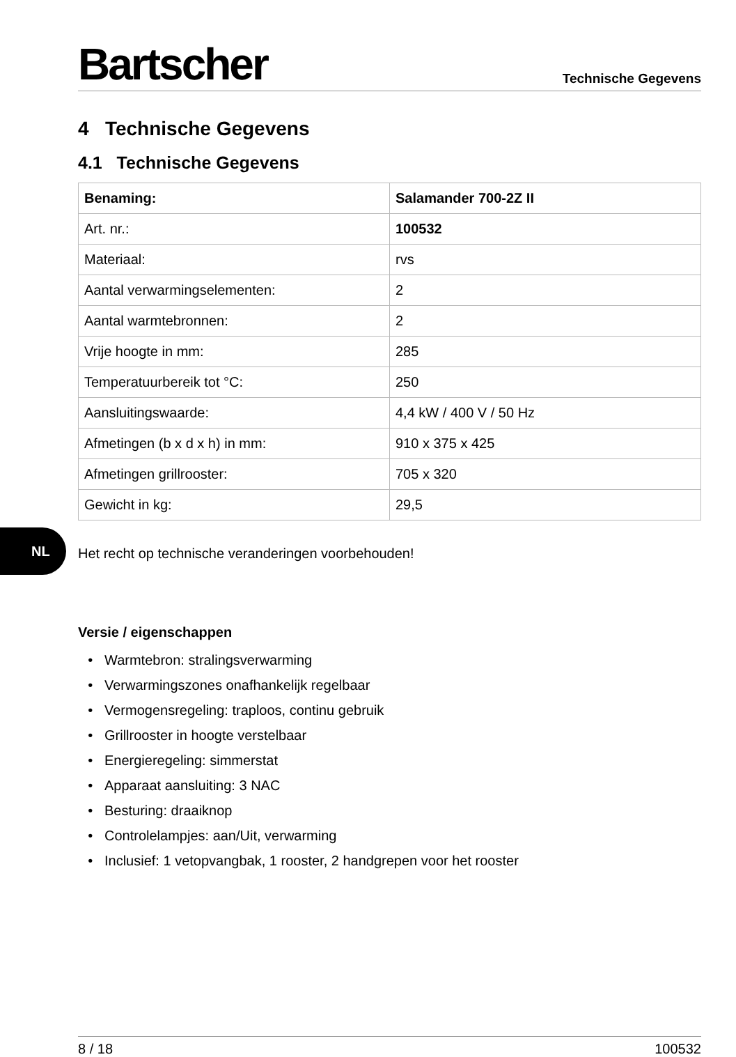Bartscher
Technische Gegevens
4 Technische Gegevens
4.1 Technische Gegevens
| Benaming: | Salamander 700-2Z II |
| Art. nr.: | 100532 |
| Materiaal: | rvs |
| Aantal verwarmingselementen: | 2 |
| Aantal warmtebronnen: | 2 |
| Vrije hoogte in mm: | 285 |
| Temperatuurbereik tot °C: | 250 |
| Aansluitingswaarde: | 4,4 kW / 400 V / 50 Hz |
| Afmetingen (b x d x h) in mm: | 910 x 375 x 425 |
| Afmetingen grillrooster: | 705 x 320 |
| Gewicht in kg: | 29,5 |
Het recht op technische veranderingen voorbehouden!
Versie / eigenschappen
Warmtebron: stralingsverwarming
Verwarmingszones onafhankelijk regelbaar
Vermogensregeling: traploos, continu gebruik
Grillrooster in hoogte verstelbaar
Energieregeling: simmerstat
Apparaat aansluiting: 3 NAC
Besturing: draaiknop
Controlelampjes: aan/Uit, verwarming
Inclusief: 1 vetopvangbak, 1 rooster, 2 handgrepen voor het rooster
NL
8 / 18 100532